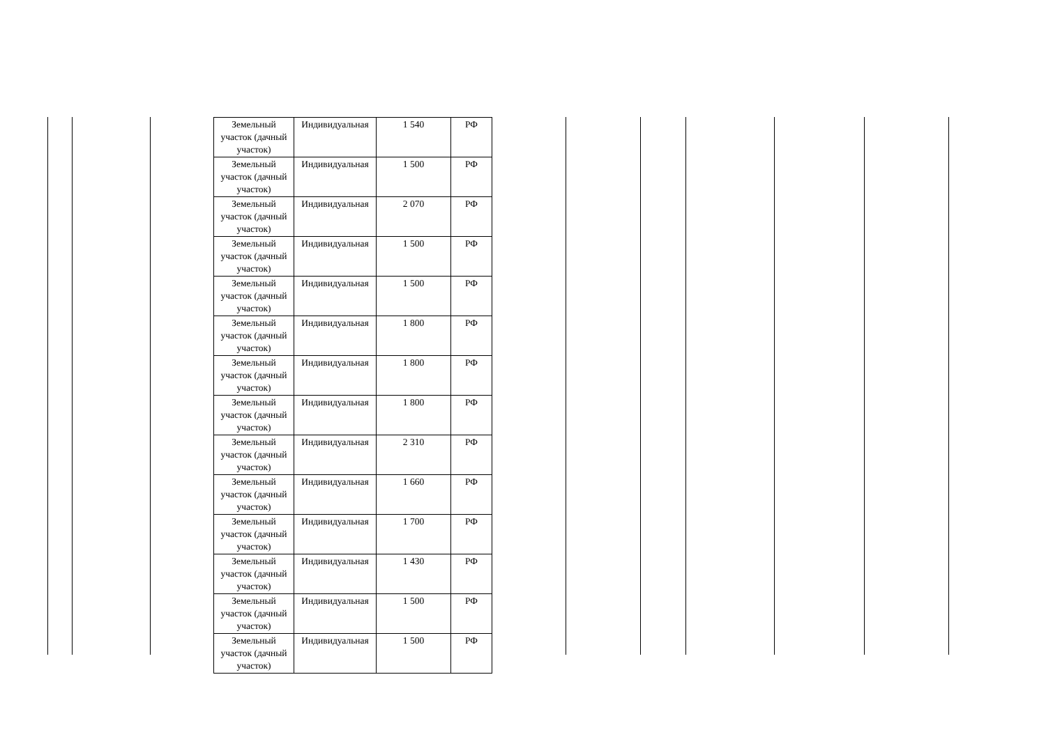| Земельный участок (дачный участок) | Индивидуальная | 1 540 | РФ |
| Земельный участок (дачный участок) | Индивидуальная | 1 500 | РФ |
| Земельный участок (дачный участок) | Индивидуальная | 2 070 | РФ |
| Земельный участок (дачный участок) | Индивидуальная | 1 500 | РФ |
| Земельный участок (дачный участок) | Индивидуальная | 1 500 | РФ |
| Земельный участок (дачный участок) | Индивидуальная | 1 800 | РФ |
| Земельный участок (дачный участок) | Индивидуальная | 1 800 | РФ |
| Земельный участок (дачный участок) | Индивидуальная | 1 800 | РФ |
| Земельный участок (дачный участок) | Индивидуальная | 2 310 | РФ |
| Земельный участок (дачный участок) | Индивидуальная | 1 660 | РФ |
| Земельный участок (дачный участок) | Индивидуальная | 1 700 | РФ |
| Земельный участок (дачный участок) | Индивидуальная | 1 430 | РФ |
| Земельный участок (дачный участок) | Индивидуальная | 1 500 | РФ |
| Земельный участок (дачный участок) | Индивидуальная | 1 500 | РФ |